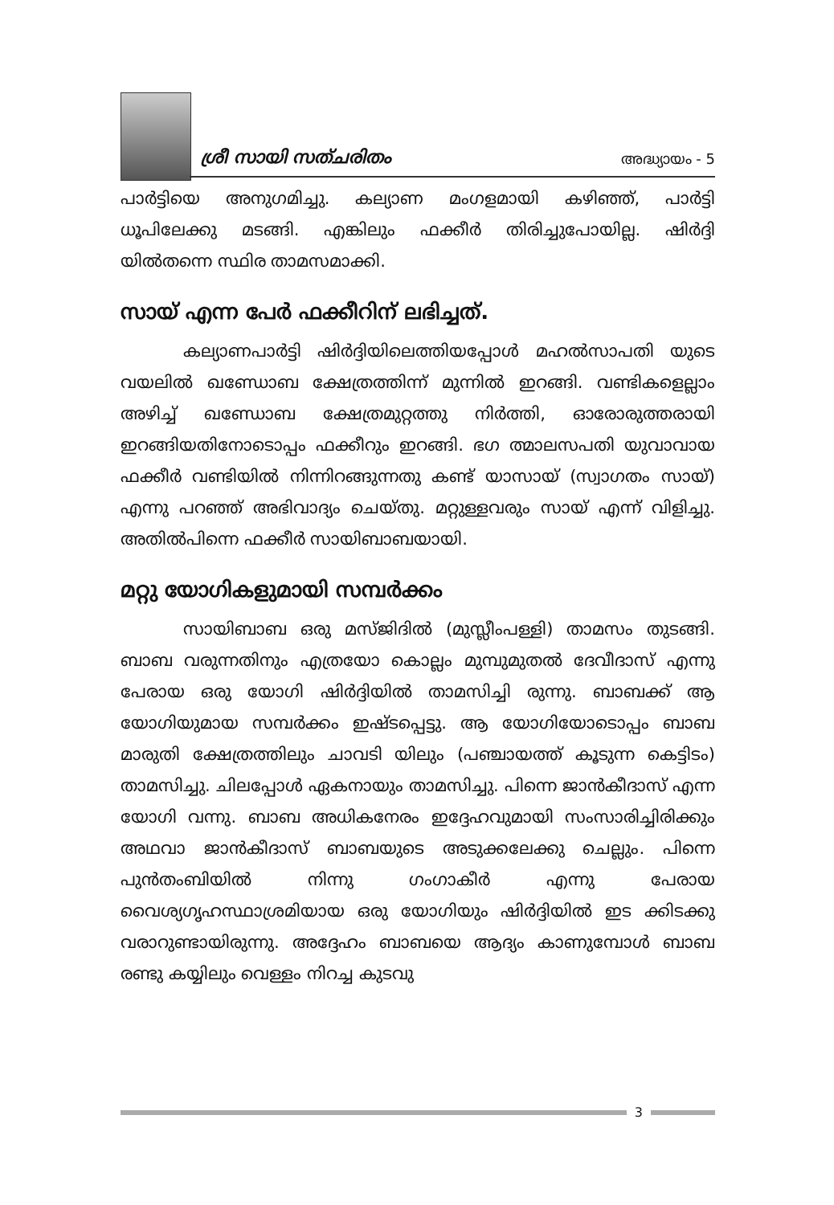ശ്രീ സായി സത്ചരിതം അദ്ധ്യായം - 5
പാർട്ടിയെ അനുഗമിച്ചു. കല്യാണ മംഗളമായി കഴിഞ്ഞ്, പാർട്ടി ധൂപിലേക്കു മടങ്ങി. എങ്കിലും ഫക്കീർ തിരിച്ചുപോയില്ല. ഷിർദ്ദി യിൽതന്നെ സ്ഥിര താമസമാക്കി.
സായ് എന്ന പേർ ഫക്കീറിന് ലഭിച്ചത്.
കല്യാണപാർട്ടി ഷിർദ്ദിയിലെത്തിയപ്പോൾ മഹൽസാപതി യുടെ വയലിൽ ഖണ്ഡോബ ക്ഷേത്രത്തിന്ന് മുന്നിൽ ഇറങ്ങി. വണ്ടികളെല്ലാം അഴിച്ച് ഖണ്ഡോബ ക്ഷേത്രമുറ്റത്തു നിർത്തി, ഓരോരുത്തരായി ഇറങ്ങിയതിനോടൊപ്പം ഫക്കീറും ഇറങ്ങി. ഭഗ ത്മാലസപതി യുവാവായ ഫക്കീർ വണ്ടിയിൽ നിന്നിറങ്ങുന്നതു കണ്ട് യാസായ് (സ്വാഗതം സായ്) എന്നു പറഞ്ഞ് അഭിവാദ്യം ചെയ്തു. മറ്റുള്ളവരും സായ് എന്ന് വിളിച്ചു. അതിൽപിന്നെ ഫക്കീർ സായിബാബയായി.
മറ്റു യോഗികളുമായി സമ്പർക്കം
സായിബാബ ഒരു മസ്ജിദിൽ (മുസ്ലീംപള്ളി) താമസം തുടങ്ങി. ബാബ വരുന്നതിനും എത്രയോ കൊല്ലം മുമ്പുമുതൽ ദേവീദാസ് എന്നു പേരായ ഒരു യോഗി ഷിർദ്ദിയിൽ താമസിച്ചി രുന്നു. ബാബക്ക് ആ യോഗിയുമായ സമ്പർക്കം ഇഷ്ടപ്പെട്ടു. ആ യോഗിയോടൊപ്പം ബാബ മാരുതി ക്ഷേത്രത്തിലും ചാവടി യിലും (പഞ്ചായത്ത് കൂടുന്ന കെട്ടിടം) താമസിച്ചു. ചിലപ്പോൾ ഏകനായും താമസിച്ചു. പിന്നെ ജാൻകീദാസ് എന്ന യോഗി വന്നു. ബാബ അധികനേരം ഇദ്ദേഹവുമായി സംസാരിച്ചിരിക്കും അഥവാ ജാൻകീദാസ് ബാബയുടെ അടുക്കലേക്കു ചെല്ലും. പിന്നെ പുൻതംബിയിൽ നിന്നു ഗംഗാകീർ എന്നു പേരായ വൈശ്യഗൃഹസ്ഥാശ്രമിയായ ഒരു യോഗിയും ഷിർദ്ദിയിൽ ഇട ക്കിടക്കു വരാറുണ്ടായിരുന്നു. അദ്ദേഹം ബാബയെ ആദ്യം കാണുമ്പോൾ ബാബ രണ്ടു കയ്യിലും വെള്ളം നിറച്ച കുടവു
3